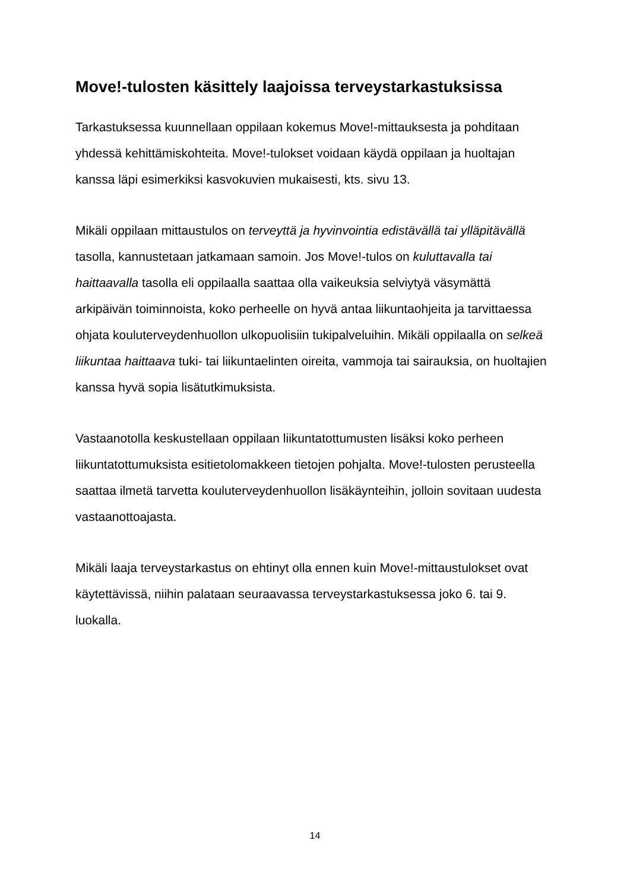Move!-tulosten käsittely laajoissa terveystarkastuksissa
Tarkastuksessa kuunnellaan oppilaan kokemus Move!-mittauksesta ja pohditaan yhdessä kehittämiskohteita. Move!-tulokset voidaan käydä oppilaan ja huoltajan kanssa läpi esimerkiksi kasvokuvien mukaisesti, kts. sivu 13.
Mikäli oppilaan mittaustulos on terveyttä ja hyvinvointia edistävällä tai ylläpitävällä tasolla, kannustetaan jatkamaan samoin. Jos Move!-tulos on kuluttavalla tai haittaavalla tasolla eli oppilaalla saattaa olla vaikeuksia selviytyä väsymättä arkipäivän toiminnoista, koko perheelle on hyvä antaa liikuntaohjeita ja tarvittaessa ohjata kouluterveydenhuollon ulkopuolisiin tukipalveluihin. Mikäli oppilaalla on selkeä liikuntaa haittaava tuki- tai liikuntaelinten oireita, vammoja tai sairauksia, on huoltajien kanssa hyvä sopia lisätutkimuksista.
Vastaanotolla keskustellaan oppilaan liikuntatottumusten lisäksi koko perheen liikuntatottumuksista esitietolomakkeen tietojen pohjalta. Move!-tulosten perusteella saattaa ilmetä tarvetta kouluterveydenhuollon lisäkäynteihin, jolloin sovitaan uudesta vastaanottoajasta.
Mikäli laaja terveystarkastus on ehtinyt olla ennen kuin Move!-mittaustulokset ovat käytettävissä, niihin palataan seuraavassa terveystarkastuksessa joko 6. tai 9. luokalla.
14